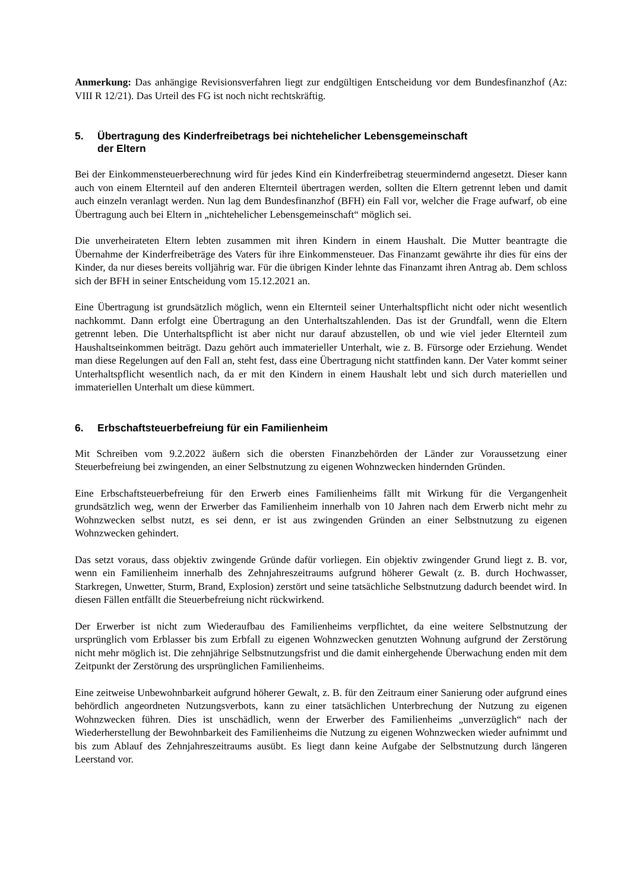Anmerkung: Das anhängige Revisionsverfahren liegt zur endgültigen Entscheidung vor dem Bundesfinanzhof (Az: VIII R 12/21). Das Urteil des FG ist noch nicht rechtskräftig.
5. Übertragung des Kinderfreibetrags bei nichtehelicher Lebensgemeinschaft
der Eltern
Bei der Einkommensteuerberechnung wird für jedes Kind ein Kinderfreibetrag steuermindernd angesetzt. Dieser kann auch von einem Elternteil auf den anderen Elternteil übertragen werden, sollten die Eltern getrennt leben und damit auch einzeln veranlagt werden. Nun lag dem Bundesfinanzhof (BFH) ein Fall vor, welcher die Frage aufwarf, ob eine Übertragung auch bei Eltern in „nichtehelicher Lebensgemeinschaft“ möglich sei.
Die unverheirateten Eltern lebten zusammen mit ihren Kindern in einem Haushalt. Die Mutter beantragte die Übernahme der Kinderfreibeträge des Vaters für ihre Einkommensteuer. Das Finanzamt gewährte ihr dies für eins der Kinder, da nur dieses bereits volljährig war. Für die übrigen Kinder lehnte das Finanzamt ihren Antrag ab. Dem schloss sich der BFH in seiner Entscheidung vom 15.12.2021 an.
Eine Übertragung ist grundsätzlich möglich, wenn ein Elternteil seiner Unterhaltspflicht nicht oder nicht wesentlich nachkommt. Dann erfolgt eine Übertragung an den Unterhaltszahlenden. Das ist der Grundfall, wenn die Eltern getrennt leben. Die Unterhaltspflicht ist aber nicht nur darauf abzustellen, ob und wie viel jeder Elternteil zum Haushaltseinkommen beiträgt. Dazu gehört auch immaterieller Unterhalt, wie z. B. Fürsorge oder Erziehung. Wendet man diese Regelungen auf den Fall an, steht fest, dass eine Übertragung nicht stattfinden kann. Der Vater kommt seiner Unterhaltspflicht wesentlich nach, da er mit den Kindern in einem Haushalt lebt und sich durch materiellen und immateriellen Unterhalt um diese kümmert.
6. Erbschaftsteuerbefreiung für ein Familienheim
Mit Schreiben vom 9.2.2022 äußern sich die obersten Finanzbehörden der Länder zur Voraussetzung einer Steuerbefreiung bei zwingenden, an einer Selbstnutzung zu eigenen Wohnzwecken hindernden Gründen.
Eine Erbschaftsteuerbefreiung für den Erwerb eines Familienheims fällt mit Wirkung für die Vergangenheit grundsätzlich weg, wenn der Erwerber das Familienheim innerhalb von 10 Jahren nach dem Erwerb nicht mehr zu Wohnzwecken selbst nutzt, es sei denn, er ist aus zwingenden Gründen an einer Selbstnutzung zu eigenen Wohnzwecken gehindert.
Das setzt voraus, dass objektiv zwingende Gründe dafür vorliegen. Ein objektiv zwingender Grund liegt z. B. vor, wenn ein Familienheim innerhalb des Zehnjahreszeitraums aufgrund höherer Gewalt (z. B. durch Hochwasser, Starkregen, Unwetter, Sturm, Brand, Explosion) zerstört und seine tatsächliche Selbstnutzung dadurch beendet wird. In diesen Fällen entfällt die Steuerbefreiung nicht rückwirkend.
Der Erwerber ist nicht zum Wiederaufbau des Familienheims verpflichtet, da eine weitere Selbstnutzung der ursprünglich vom Erblasser bis zum Erbfall zu eigenen Wohnzwecken genutzten Wohnung aufgrund der Zerstörung nicht mehr möglich ist. Die zehnjährige Selbstnutzungsfrist und die damit einhergehende Überwachung enden mit dem Zeitpunkt der Zerstörung des ursprünglichen Familienheims.
Eine zeitweise Unbewohnbarkeit aufgrund höherer Gewalt, z. B. für den Zeitraum einer Sanierung oder aufgrund eines behördlich angeordneten Nutzungsverbots, kann zu einer tatsächlichen Unterbrechung der Nutzung zu eigenen Wohnzwecken führen. Dies ist unschädlich, wenn der Erwerber des Familienheims „unverzüglich“ nach der Wiederherstellung der Bewohnbarkeit des Familienheims die Nutzung zu eigenen Wohnzwecken wieder aufnimmt und bis zum Ablauf des Zehnjahreszeitraums ausübt. Es liegt dann keine Aufgabe der Selbstnutzung durch längeren Leerstand vor.